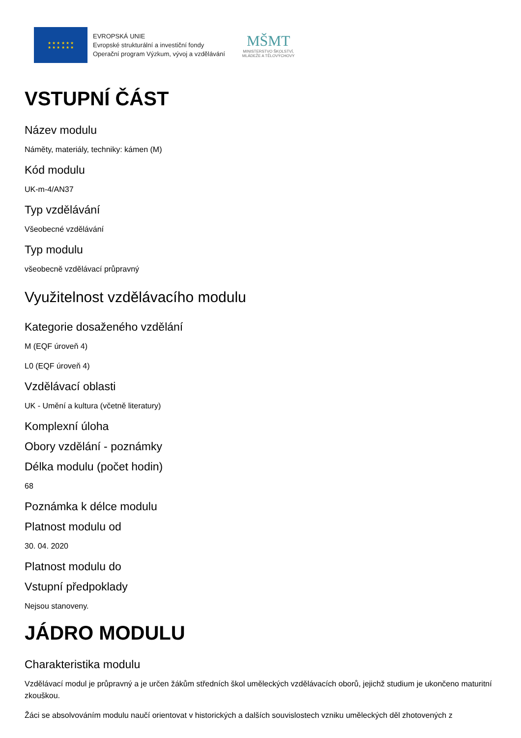★ ★ ★ ★ ★ ★
★ ★ ★ ★ ★ ★
EVROPSKÁ UNIE
Evropské strukturální a investiční fondy
Operační program Výzkum, vývoj a vzdělávání
MŠMT
MINISTERSTVO ŠKOLSTVÍ,
MLÁDEŽE A TĚLOVÝCHOVY
VSTUPNÍ ČÁST
Název modulu
Náměty, materiály, techniky: kámen (M)
Kód modulu
UK-m-4/AN37
Typ vzdělávání
Všeobecné vzdělávání
Typ modulu
všeobecně vzdělávací průpravný
Využitelnost vzdělávacího modulu
Kategorie dosaženého vzdělání
M (EQF úroveň 4)
L0 (EQF úroveň 4)
Vzdělávací oblasti
UK - Umění a kultura (včetně literatury)
Komplexní úloha
Obory vzdělání - poznámky
Délka modulu (počet hodin)
68
Poznámka k délce modulu
Platnost modulu od
30. 04. 2020
Platnost modulu do
Vstupní předpoklady
Nejsou stanoveny.
JÁDRO MODULU
Charakteristika modulu
Vzdělávací modul je průpravný a je určen žákům středních škol uměleckých vzdělávacích oborů, jejichž studium je ukončeno maturitní zkouškou.
Žáci se absolvováním modulu naučí orientovat v historických a dalších souvislostech vzniku uměleckých děl zhotovených z